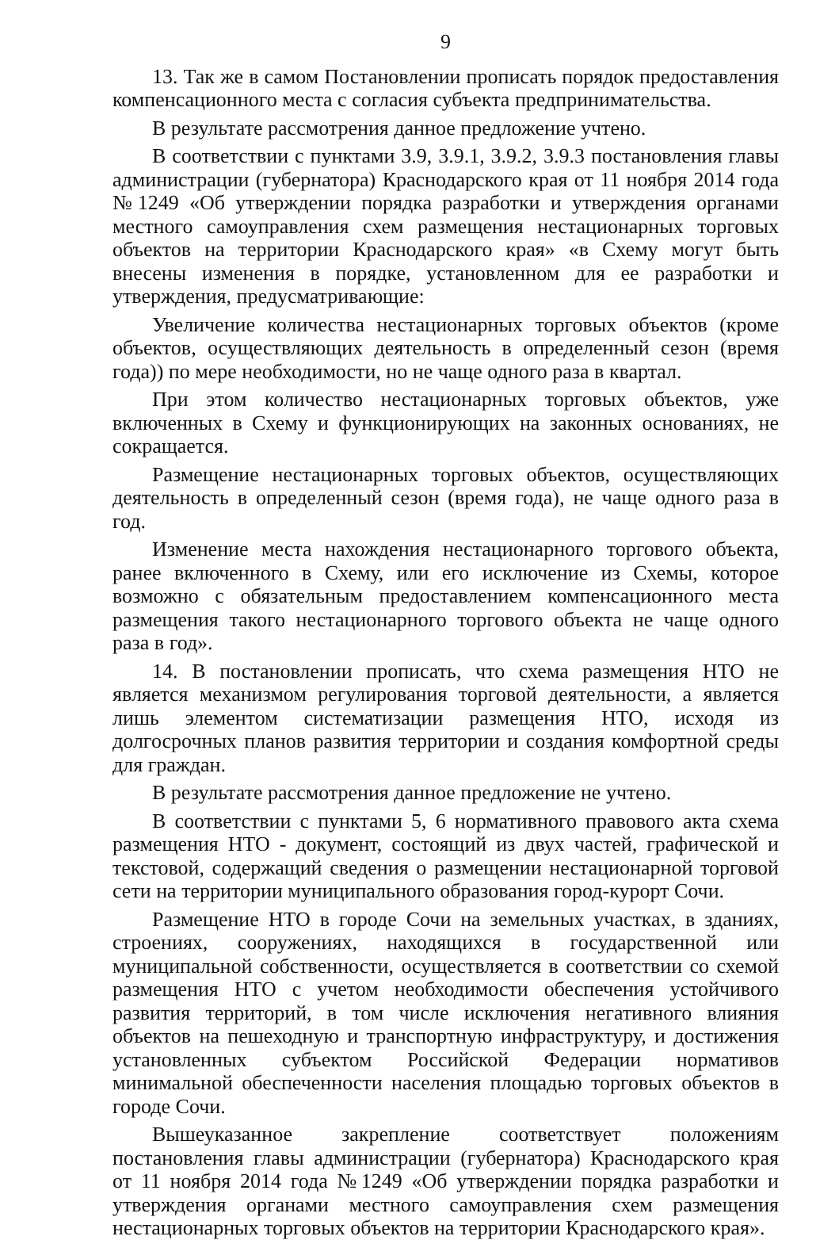9
13. Так же в самом Постановлении прописать порядок предоставления компенсационного места с согласия субъекта предпринимательства.
В результате рассмотрения данное предложение учтено.
В соответствии с пунктами 3.9, 3.9.1, 3.9.2, 3.9.3 постановления главы администрации (губернатора) Краснодарского края от 11 ноября 2014 года №1249 «Об утверждении порядка разработки и утверждения органами местного самоуправления схем размещения нестационарных торговых объектов на территории Краснодарского края» «в Схему могут быть внесены изменения в порядке, установленном для ее разработки и утверждения, предусматривающие:
Увеличение количества нестационарных торговых объектов (кроме объектов, осуществляющих деятельность в определенный сезон (время года)) по мере необходимости, но не чаще одного раза в квартал.
При этом количество нестационарных торговых объектов, уже включенных в Схему и функционирующих на законных основаниях, не сокращается.
Размещение нестационарных торговых объектов, осуществляющих деятельность в определенный сезон (время года), не чаще одного раза в год.
Изменение места нахождения нестационарного торгового объекта, ранее включенного в Схему, или его исключение из Схемы, которое возможно с обязательным предоставлением компенсационного места размещения такого нестационарного торгового объекта не чаще одного раза в год».
14. В постановлении прописать, что схема размещения НТО не является механизмом регулирования торговой деятельности, а является лишь элементом систематизации размещения НТО, исходя из долгосрочных планов развития территории и создания комфортной среды для граждан.
В результате рассмотрения данное предложение не учтено.
В соответствии с пунктами 5, 6 нормативного правового акта схема размещения НТО - документ, состоящий из двух частей, графической и текстовой, содержащий сведения о размещении нестационарной торговой сети на территории муниципального образования город-курорт Сочи.
Размещение НТО в городе Сочи на земельных участках, в зданиях, строениях, сооружениях, находящихся в государственной или муниципальной собственности, осуществляется в соответствии со схемой размещения НТО с учетом необходимости обеспечения устойчивого развития территорий, в том числе исключения негативного влияния объектов на пешеходную и транспортную инфраструктуру, и достижения установленных субъектом Российской Федерации нормативов минимальной обеспеченности населения площадью торговых объектов в городе Сочи.
Вышеуказанное закрепление соответствует положениям постановления главы администрации (губернатора) Краснодарского края от 11 ноября 2014 года №1249 «Об утверждении порядка разработки и утверждения органами местного самоуправления схем размещения нестационарных торговых объектов на территории Краснодарского края».